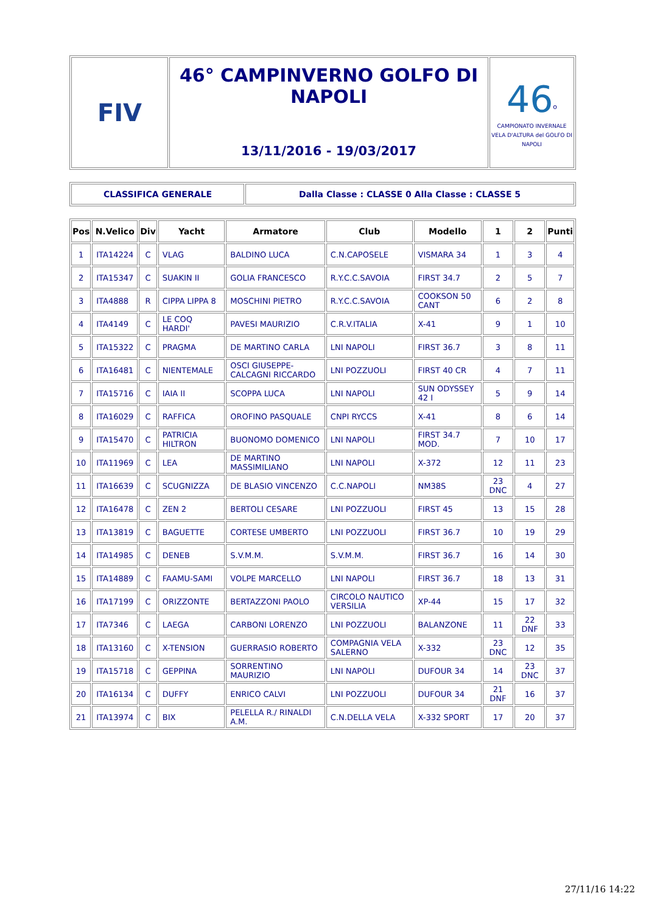| FIV | 46° CAMPINVERNO GOLFO DI NAPOLI 13/11/2016 - 19/03/2017 | 46<sup>o</sup> CAMPIONATO INVERNALE VELA D'ALTURA del GOLFO DI NAPOLI |
| CLASSIFICA GENERALE | Dalla Classe : CLASSE 0 Alla Classe : CLASSE 5 |
| Pos | N.Velico | Div | Yacht | Armatore | Club | Modello | 1 | 2 | Punti |
| --- | --- | --- | --- | --- | --- | --- | --- | --- | --- |
| 1 | ITA14224 | C | VLAG | BALDINO LUCA | C.N.CAPOSELE | VISMARA 34 | 1 | 3 | 4 |
| 2 | ITA15347 | C | SUAKIN II | GOLIA FRANCESCO | R.Y.C.C.SAVOIA | FIRST 34.7 | 2 | 5 | 7 |
| 3 | ITA4888 | R | CIPPA LIPPA 8 | MOSCHINI PIETRO | R.Y.C.C.SAVOIA | COOKSON 50 CANT | 6 | 2 | 8 |
| 4 | ITA4149 | C | LE COQ HARDI' | PAVESI MAURIZIO | C.R.V.ITALIA | X-41 | 9 | 1 | 10 |
| 5 | ITA15322 | C | PRAGMA | DE MARTINO CARLA | LNI NAPOLI | FIRST 36.7 | 3 | 8 | 11 |
| 6 | ITA16481 | C | NIENTEMALE | OSCI GIUSEPPE-CALCAGNI RICCARDO | LNI POZZUOLI | FIRST 40 CR | 4 | 7 | 11 |
| 7 | ITA15716 | C | IAIA II | SCOPPA LUCA | LNI NAPOLI | SUN ODYSSEY 42 I | 5 | 9 | 14 |
| 8 | ITA16029 | C | RAFFICA | OROFINO PASQUALE | CNPI RYCCS | X-41 | 8 | 6 | 14 |
| 9 | ITA15470 | C | PATRICIA HILTRON | BUONOMO DOMENICO | LNI NAPOLI | FIRST 34.7 MOD. | 7 | 10 | 17 |
| 10 | ITA11969 | C | LEA | DE MARTINO MASSIMILIANO | LNI NAPOLI | X-372 | 12 | 11 | 23 |
| 11 | ITA16639 | C | SCUGNIZZA | DE BLASIO VINCENZO | C.C.NAPOLI | NM38S | 23 DNC | 4 | 27 |
| 12 | ITA16478 | C | ZEN 2 | BERTOLI CESARE | LNI POZZUOLI | FIRST 45 | 13 | 15 | 28 |
| 13 | ITA13819 | C | BAGUETTE | CORTESE UMBERTO | LNI POZZUOLI | FIRST 36.7 | 10 | 19 | 29 |
| 14 | ITA14985 | C | DENEB | S.V.M.M. | S.V.M.M. | FIRST 36.7 | 16 | 14 | 30 |
| 15 | ITA14889 | C | FAAMU-SAMI | VOLPE MARCELLO | LNI NAPOLI | FIRST 36.7 | 18 | 13 | 31 |
| 16 | ITA17199 | C | ORIZZONTE | BERTAZZONI PAOLO | CIRCOLO NAUTICO VERSILIA | XP-44 | 15 | 17 | 32 |
| 17 | ITA7346 | C | LAEGA | CARBONI LORENZO | LNI POZZUOLI | BALANZONE | 11 | 22 DNF | 33 |
| 18 | ITA13160 | C | X-TENSION | GUERRASIO ROBERTO | COMPAGNIA VELA SALERNO | X-332 | 23 DNC | 12 | 35 |
| 19 | ITA15718 | C | GEPPINA | SORRENTINO MAURIZIO | LNI NAPOLI | DUFOUR 34 | 14 | 23 DNC | 37 |
| 20 | ITA16134 | C | DUFFY | ENRICO CALVI | LNI POZZUOLI | DUFOUR 34 | 21 DNF | 16 | 37 |
| 21 | ITA13974 | C | BIX | PELELLA R./ RINALDI A.M. | C.N.DELLA VELA | X-332 SPORT | 17 | 20 | 37 |
27/11/16 14:22